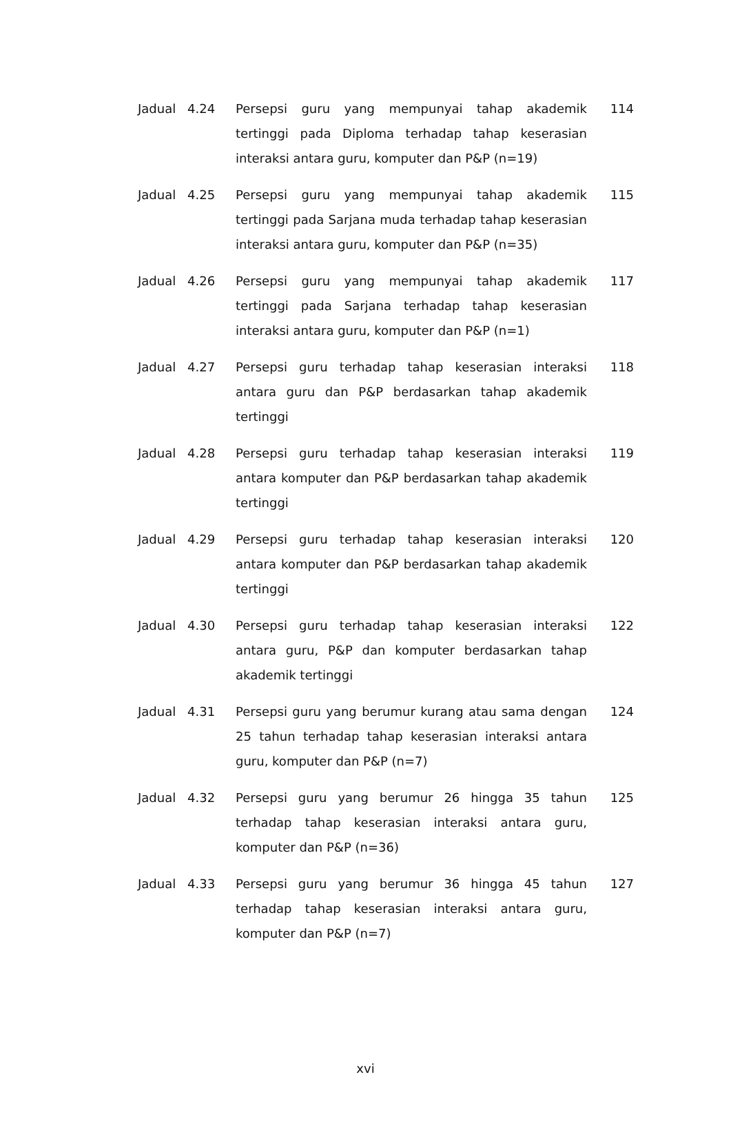| Jadual | 4.24 | Persepsi guru yang mempunyai tahap akademik tertinggi pada Diploma terhadap tahap keserasian interaksi antara guru, komputer dan P&P (n=19) | 114 |
| Jadual | 4.25 | Persepsi guru yang mempunyai tahap akademik tertinggi pada Sarjana muda terhadap tahap keserasian interaksi antara guru, komputer dan P&P (n=35) | 115 |
| Jadual | 4.26 | Persepsi guru yang mempunyai tahap akademik tertinggi pada Sarjana terhadap tahap keserasian interaksi antara guru, komputer dan P&P (n=1) | 117 |
| Jadual | 4.27 | Persepsi guru terhadap tahap keserasian interaksi antara guru dan P&P berdasarkan tahap akademik tertinggi | 118 |
| Jadual | 4.28 | Persepsi guru terhadap tahap keserasian interaksi antara komputer dan P&P berdasarkan tahap akademik tertinggi | 119 |
| Jadual | 4.29 | Persepsi guru terhadap tahap keserasian interaksi antara komputer dan P&P berdasarkan tahap akademik tertinggi | 120 |
| Jadual | 4.30 | Persepsi guru terhadap tahap keserasian interaksi antara guru, P&P dan komputer berdasarkan tahap akademik tertinggi | 122 |
| Jadual | 4.31 | Persepsi guru yang berumur kurang atau sama dengan 25 tahun terhadap tahap keserasian interaksi antara guru, komputer dan P&P (n=7) | 124 |
| Jadual | 4.32 | Persepsi guru yang berumur 26 hingga 35 tahun terhadap tahap keserasian interaksi antara guru, komputer dan P&P (n=36) | 125 |
| Jadual | 4.33 | Persepsi guru yang berumur 36 hingga 45 tahun terhadap tahap keserasian interaksi antara guru, komputer dan P&P (n=7) | 127 |
xvi